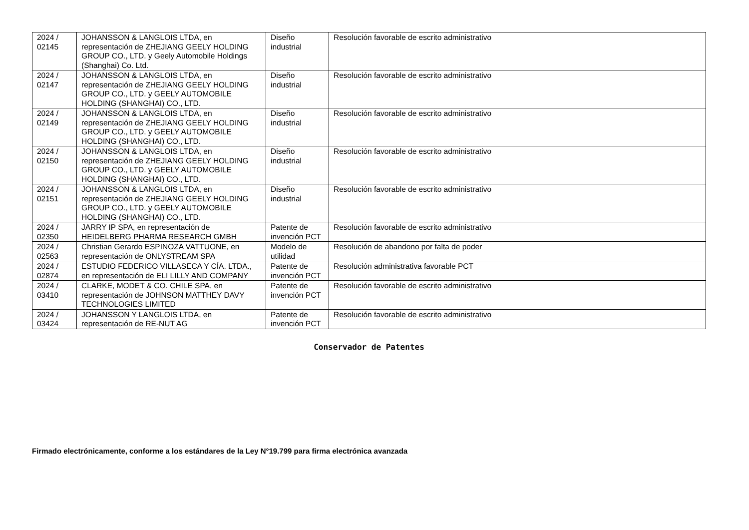| 2024 / 02145 | JOHANSSON & LANGLOIS LTDA, en representación de ZHEJIANG GEELY HOLDING GROUP CO., LTD. y Geely Automobile Holdings (Shanghai) Co. Ltd. | Diseño industrial | Resolución favorable de escrito administrativo |
| 2024 / 02147 | JOHANSSON & LANGLOIS LTDA, en representación de ZHEJIANG GEELY HOLDING GROUP CO., LTD. y GEELY AUTOMOBILE HOLDING (SHANGHAI) CO., LTD. | Diseño industrial | Resolución favorable de escrito administrativo |
| 2024 / 02149 | JOHANSSON & LANGLOIS LTDA, en representación de ZHEJIANG GEELY HOLDING GROUP CO., LTD. y GEELY AUTOMOBILE HOLDING (SHANGHAI) CO., LTD. | Diseño industrial | Resolución favorable de escrito administrativo |
| 2024 / 02150 | JOHANSSON & LANGLOIS LTDA, en representación de ZHEJIANG GEELY HOLDING GROUP CO., LTD. y GEELY AUTOMOBILE HOLDING (SHANGHAI) CO., LTD. | Diseño industrial | Resolución favorable de escrito administrativo |
| 2024 / 02151 | JOHANSSON & LANGLOIS LTDA, en representación de ZHEJIANG GEELY HOLDING GROUP CO., LTD. y GEELY AUTOMOBILE HOLDING (SHANGHAI) CO., LTD. | Diseño industrial | Resolución favorable de escrito administrativo |
| 2024 / 02350 | JARRY IP SPA, en representación de HEIDELBERG PHARMA RESEARCH GMBH | Patente de invención PCT | Resolución favorable de escrito administrativo |
| 2024 / 02563 | Christian Gerardo ESPINOZA VATTUONE, en representación de ONLYSTREAM SPA | Modelo de utilidad | Resolución de abandono por falta de poder |
| 2024 / 02874 | ESTUDIO FEDERICO VILLASECA Y CÍA. LTDA., en representación de ELI LILLY AND COMPANY | Patente de invención PCT | Resolución administrativa favorable PCT |
| 2024 / 03410 | CLARKE, MODET & CO. CHILE SPA, en representación de JOHNSON MATTHEY DAVY TECHNOLOGIES LIMITED | Patente de invención PCT | Resolución favorable de escrito administrativo |
| 2024 / 03424 | JOHANSSON Y LANGLOIS LTDA, en representación de RE-NUT AG | Patente de invención PCT | Resolución favorable de escrito administrativo |
Conservador de Patentes
Firmado electrónicamente, conforme a los estándares de la Ley N°19.799 para firma electrónica avanzada